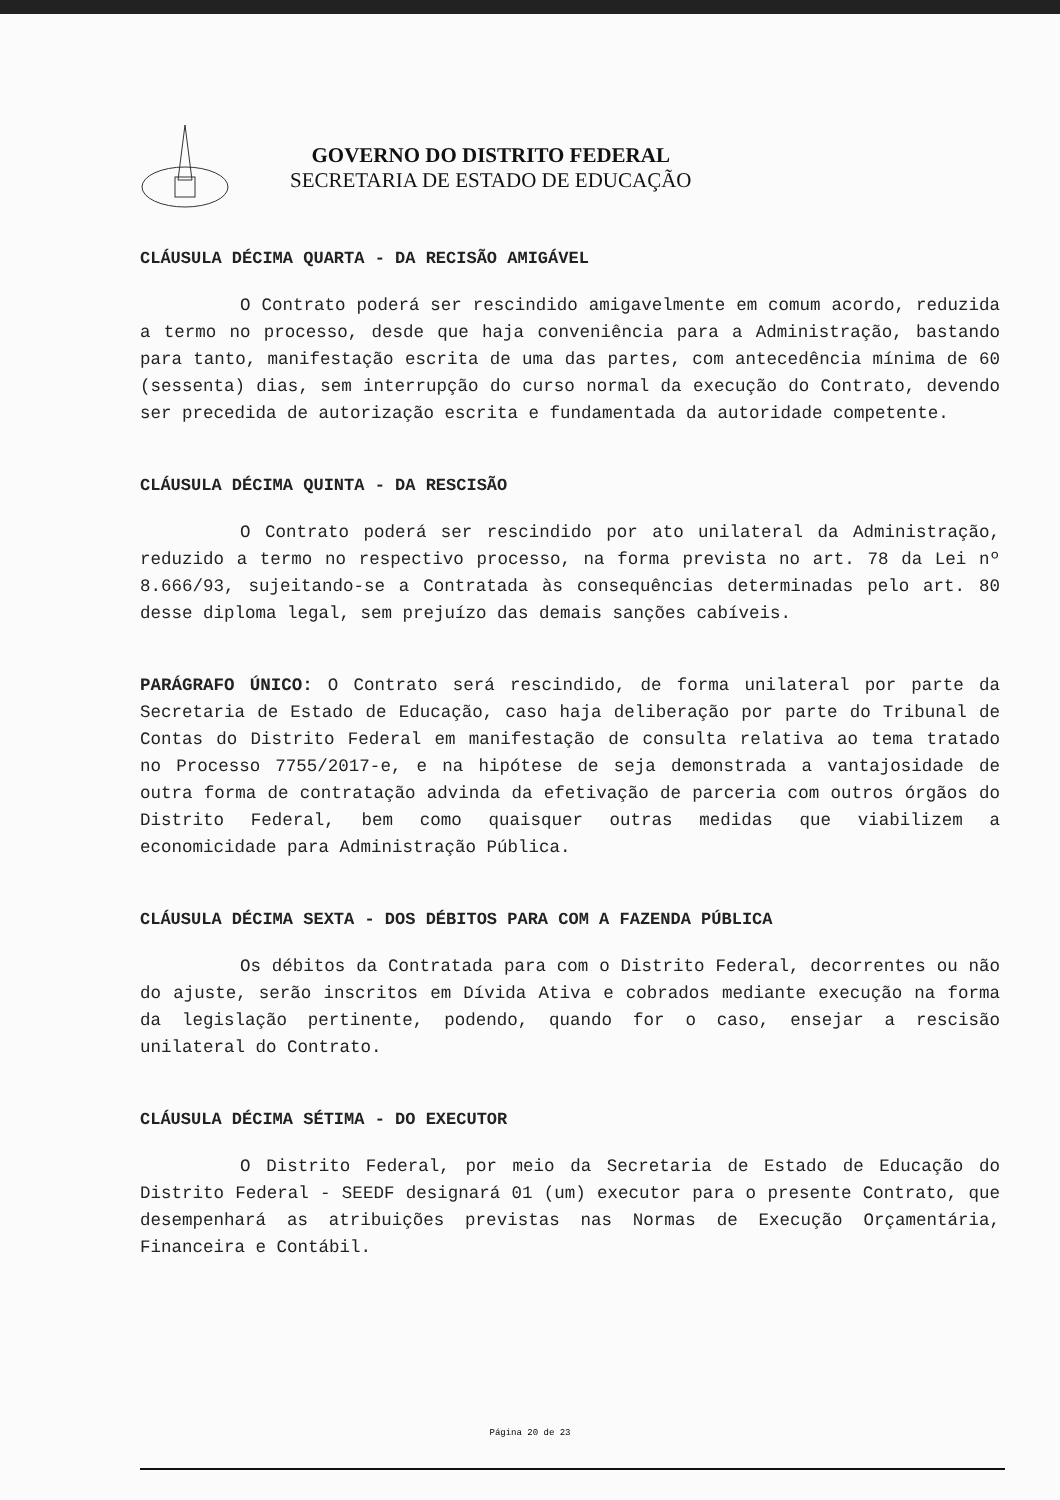GOVERNO DO DISTRITO FEDERAL
SECRETARIA DE ESTADO DE EDUCAÇÃO
CLÁUSULA DÉCIMA QUARTA - DA RECISÃO AMIGÁVEL
O Contrato poderá ser rescindido amigavelmente em comum acordo, reduzida a termo no processo, desde que haja conveniência para a Administração, bastando para tanto, manifestação escrita de uma das partes, com antecedência mínima de 60 (sessenta) dias, sem interrupção do curso normal da execução do Contrato, devendo ser precedida de autorização escrita e fundamentada da autoridade competente.
CLÁUSULA DÉCIMA QUINTA - DA RESCISÃO
O Contrato poderá ser rescindido por ato unilateral da Administração, reduzido a termo no respectivo processo, na forma prevista no art. 78 da Lei nº 8.666/93, sujeitando-se a Contratada às consequências determinadas pelo art. 80 desse diploma legal, sem prejuízo das demais sanções cabíveis.
PARÁGRAFO ÚNICO: O Contrato será rescindido, de forma unilateral por parte da Secretaria de Estado de Educação, caso haja deliberação por parte do Tribunal de Contas do Distrito Federal em manifestação de consulta relativa ao tema tratado no Processo 7755/2017-e, e na hipótese de seja demonstrada a vantajosidade de outra forma de contratação advinda da efetivação de parceria com outros órgãos do Distrito Federal, bem como quaisquer outras medidas que viabilizem a economicidade para Administração Pública.
CLÁUSULA DÉCIMA SEXTA - DOS DÉBITOS PARA COM A FAZENDA PÚBLICA
Os débitos da Contratada para com o Distrito Federal, decorrentes ou não do ajuste, serão inscritos em Dívida Ativa e cobrados mediante execução na forma da legislação pertinente, podendo, quando for o caso, ensejar a rescisão unilateral do Contrato.
CLÁUSULA DÉCIMA SÉTIMA - DO EXECUTOR
O Distrito Federal, por meio da Secretaria de Estado de Educação do Distrito Federal - SEEDF designará 01 (um) executor para o presente Contrato, que desempenhará as atribuições previstas nas Normas de Execução Orçamentária, Financeira e Contábil.
Página 20 de 23